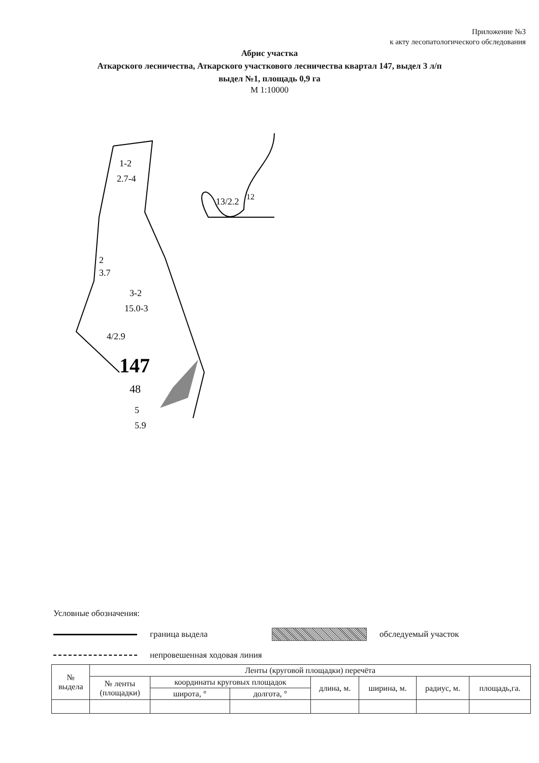Приложение №3
к акту лесопатологического обследования
Абрис участка
Аткарского лесничества, Аткарского участкового лесничества квартал 147, выдел 3 л/п
выдел №1, площадь 0,9 га
М 1:10000
1-2
2.7-4
2
3.7
3-2
15.0-3
4/2.9
147
48
5
5.9
13/2.2
12
Условные обозначения:
граница выдела обследуемый участок
непровешенная ходовая линия
| № выдела | Ленты (круговой площадки) перечёта | | | | | | |
| --- | --- | --- | --- | --- | --- | --- | --- |
| | № ленты (площадки) | координаты круговых площадок | | длина, м. | ширина, м. | радиус, м. | площадь,га. |
| | | широта, ° | долгота, ° | | | | |